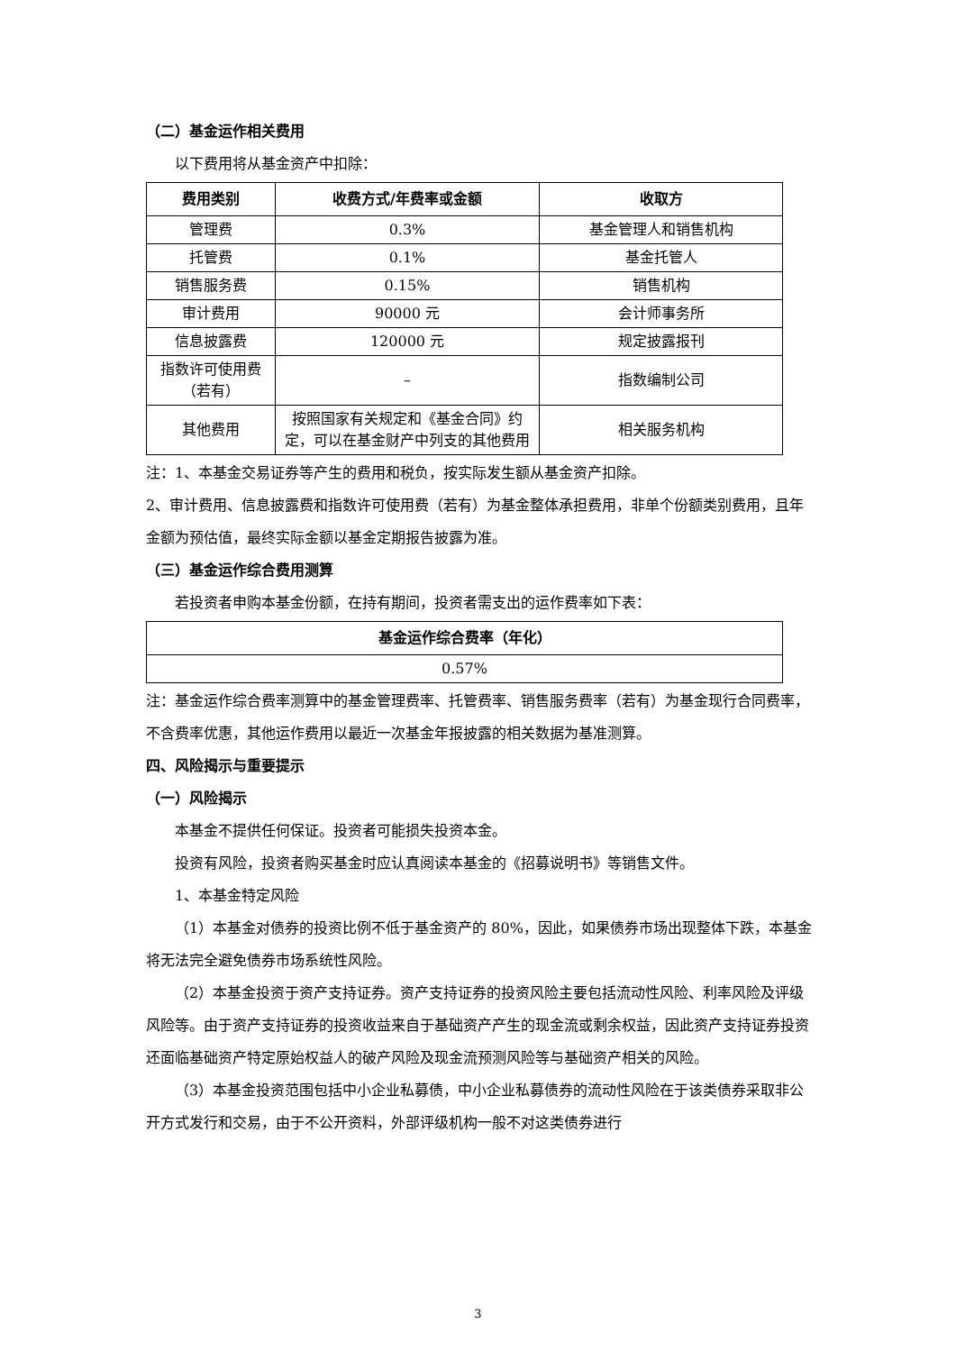（二）基金运作相关费用
以下费用将从基金资产中扣除：
| 费用类别 | 收费方式/年费率或金额 | 收取方 |
| --- | --- | --- |
| 管理费 | 0.3% | 基金管理人和销售机构 |
| 托管费 | 0.1% | 基金托管人 |
| 销售服务费 | 0.15% | 销售机构 |
| 审计费用 | 90000 元 | 会计师事务所 |
| 信息披露费 | 120000 元 | 规定披露报刊 |
| 指数许可使用费（若有） | – | 指数编制公司 |
| 其他费用 | 按照国家有关规定和《基金合同》约定，可以在基金财产中列支的其他费用 | 相关服务机构 |
注：1、本基金交易证券等产生的费用和税负，按实际发生额从基金资产扣除。
2、审计费用、信息披露费和指数许可使用费（若有）为基金整体承担费用，非单个份额类别费用，且年金额为预估值，最终实际金额以基金定期报告披露为准。
（三）基金运作综合费用测算
若投资者申购本基金份额，在持有期间，投资者需支出的运作费率如下表：
| 基金运作综合费率（年化） |
| --- |
| 0.57% |
注：基金运作综合费率测算中的基金管理费率、托管费率、销售服务费率（若有）为基金现行合同费率，不含费率优惠，其他运作费用以最近一次基金年报披露的相关数据为基准测算。
四、风险揭示与重要提示
（一）风险揭示
本基金不提供任何保证。投资者可能损失投资本金。
投资有风险，投资者购买基金时应认真阅读本基金的《招募说明书》等销售文件。
1、本基金特定风险
（1）本基金对债券的投资比例不低于基金资产的 80%，因此，如果债券市场出现整体下跌，本基金将无法完全避免债券市场系统性风险。
（2）本基金投资于资产支持证券。资产支持证券的投资风险主要包括流动性风险、利率风险及评级风险等。由于资产支持证券的投资收益来自于基础资产产生的现金流或剩余权益，因此资产支持证券投资还面临基础资产特定原始权益人的破产风险及现金流预测风险等与基础资产相关的风险。
（3）本基金投资范围包括中小企业私募债，中小企业私募债券的流动性风险在于该类债券采取非公开方式发行和交易，由于不公开资料，外部评级机构一般不对这类债券进行
3